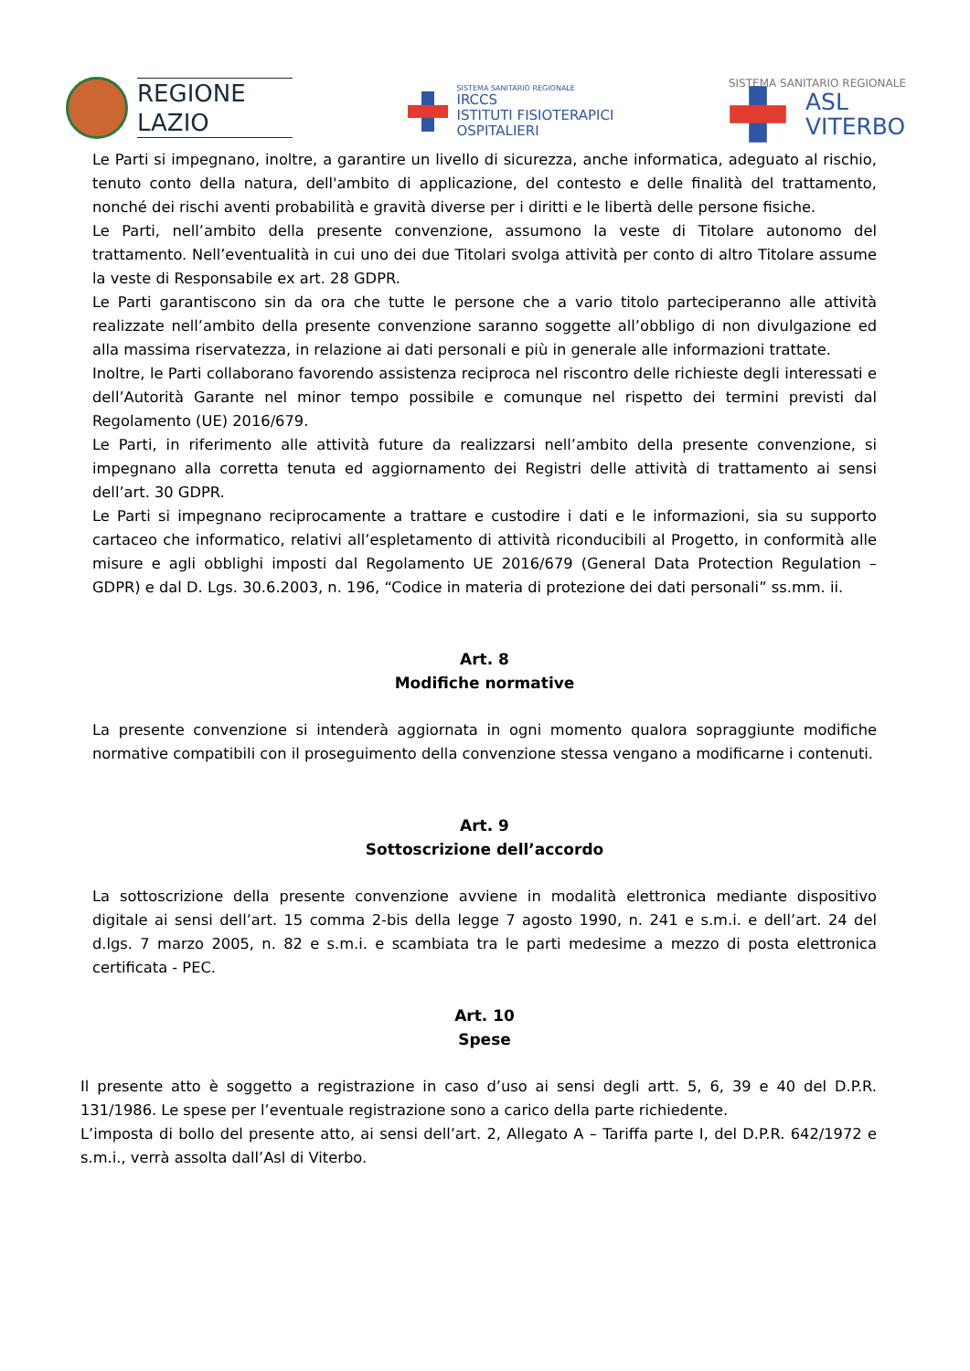REGIONE
LAZIO
SISTEMA SANITARIO REGIONALE
IRCCS
ISTITUTI FISIOTERAPICI
OSPITALIERI
SISTEMA SANITARIO REGIONALE
ASL
VITERBO
Le Parti si impegnano, inoltre, a garantire un livello di sicurezza, anche informatica, adeguato al rischio, tenuto conto della natura, dell'ambito di applicazione, del contesto e delle finalità del trattamento, nonché dei rischi aventi probabilità e gravità diverse per i diritti e le libertà delle persone fisiche.
Le Parti, nell’ambito della presente convenzione, assumono la veste di Titolare autonomo del trattamento. Nell’eventualità in cui uno dei due Titolari svolga attività per conto di altro Titolare assume la veste di Responsabile ex art. 28 GDPR.
Le Parti garantiscono sin da ora che tutte le persone che a vario titolo parteciperanno alle attività realizzate nell’ambito della presente convenzione saranno soggette all’obbligo di non divulgazione ed alla massima riservatezza, in relazione ai dati personali e più in generale alle informazioni trattate.
Inoltre, le Parti collaborano favorendo assistenza reciproca nel riscontro delle richieste degli interessati e dell’Autorità Garante nel minor tempo possibile e comunque nel rispetto dei termini previsti dal Regolamento (UE) 2016/679.
Le Parti, in riferimento alle attività future da realizzarsi nell’ambito della presente convenzione, si impegnano alla corretta tenuta ed aggiornamento dei Registri delle attività di trattamento ai sensi dell’art. 30 GDPR.
Le Parti si impegnano reciprocamente a trattare e custodire i dati e le informazioni, sia su supporto cartaceo che informatico, relativi all’espletamento di attività riconducibili al Progetto, in conformità alle misure e agli obblighi imposti dal Regolamento UE 2016/679 (General Data Protection Regulation – GDPR) e dal D. Lgs. 30.6.2003, n. 196, “Codice in materia di protezione dei dati personali” ss.mm. ii.
Art. 8
Modifiche normative
La presente convenzione si intenderà aggiornata in ogni momento qualora sopraggiunte modifiche normative compatibili con il proseguimento della convenzione stessa vengano a modificarne i contenuti.
Art. 9
Sottoscrizione dell’accordo
La sottoscrizione della presente convenzione avviene in modalità elettronica mediante dispositivo digitale ai sensi dell’art. 15 comma 2-bis della legge 7 agosto 1990, n. 241 e s.m.i. e dell’art. 24 del d.lgs. 7 marzo 2005, n. 82 e s.m.i. e scambiata tra le parti medesime a mezzo di posta elettronica certificata - PEC.
Art. 10
Spese
Il presente atto è soggetto a registrazione in caso d’uso ai sensi degli artt. 5, 6, 39 e 40 del D.P.R. 131/1986. Le spese per l’eventuale registrazione sono a carico della parte richiedente.
L’imposta di bollo del presente atto, ai sensi dell’art. 2, Allegato A – Tariffa parte I, del D.P.R. 642/1972 e s.m.i., verrà assolta dall’Asl di Viterbo.